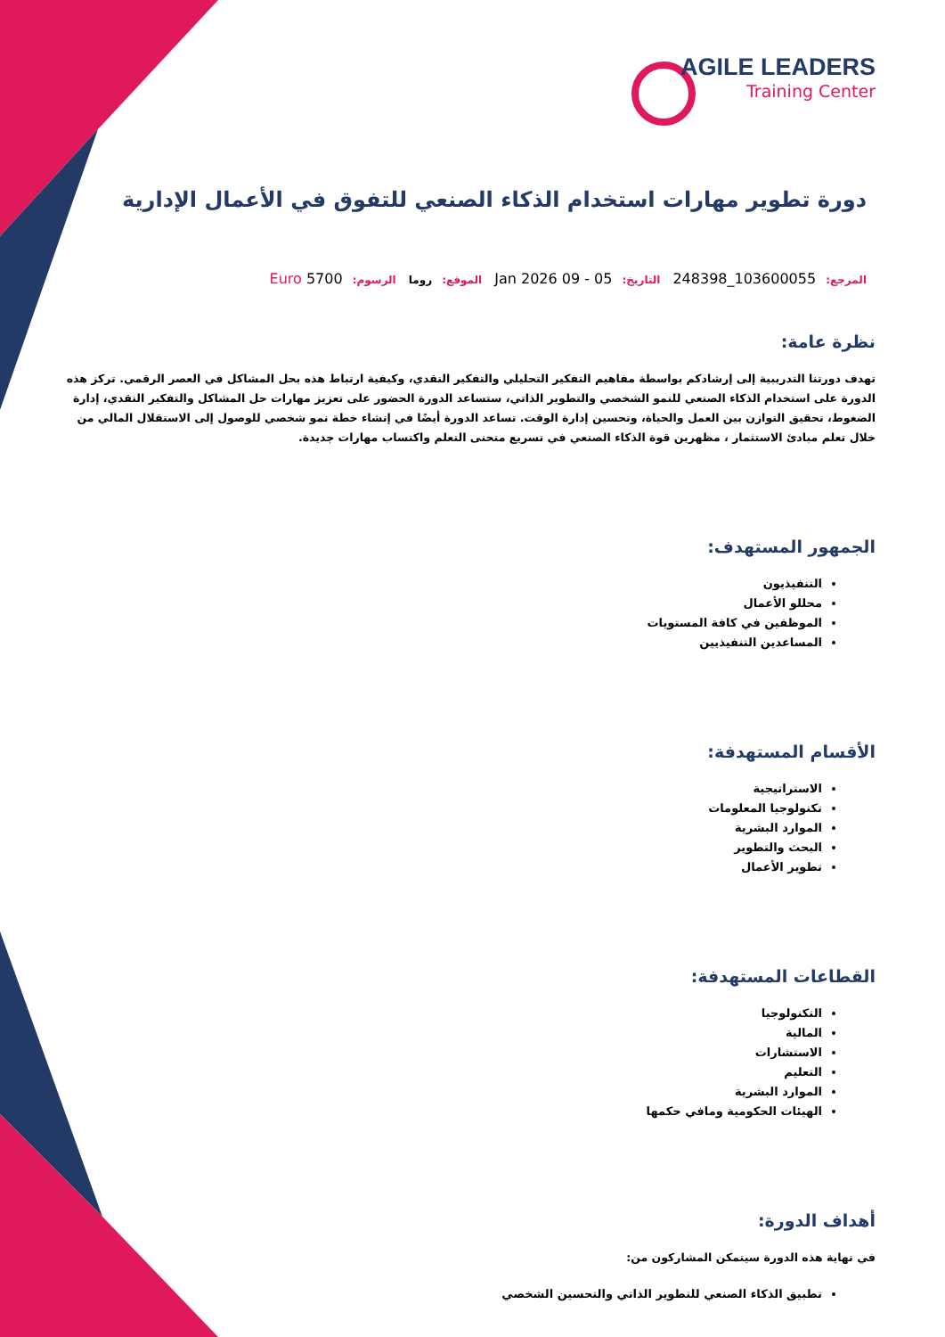AGILE LEADERS
Training Center
دورة تطوير مهارات استخدام الذكاء الصنعي للتفوق في الأعمال الإدارية
المرجع: 103600055_248398 التاريخ: 05 - 09 Jan 2026 الموقع: روما الرسوم: Euro 5700
نظرة عامة:
تهدف دورتنا التدريبية إلى إرشادكم بواسطة مفاهيم التفكير التحليلي والتفكير النقدي، وكيفية ارتباط هذه بحل المشاكل في العصر الرقمي. تركز هذه الدورة على استخدام الذكاء الصنعي للنمو الشخصي والتطوير الذاتي، ستساعد الدورة الحضور على تعزيز مهارات حل المشاكل والتفكير النقدي، إدارة الضغوط، تحقيق التوازن بين العمل والحياة، وتحسين إدارة الوقت. تساعد الدورة أيضًا في إنشاء خطة نمو شخصي للوصول إلى الاستقلال المالي من خلال تعلم مبادئ الاستثمار ، مظهرين قوة الذكاء الصنعي في تسريع منحنى التعلم واكتساب مهارات جديدة.
الجمهور المستهدف:
التنفيذيون
محللو الأعمال
الموظفين في كافة المستويات
المساعدين التنفيذيين
الأقسام المستهدفة:
الاستراتيجية
تكنولوجيا المعلومات
الموارد البشرية
البحث والتطوير
تطوير الأعمال
القطاعات المستهدفة:
التكنولوجيا
المالية
الاستشارات
التعليم
الموارد البشرية
الهيئات الحكومية ومافي حكمها
أهداف الدورة:
في نهاية هذه الدورة سيتمكن المشاركون من:
تطبيق الذكاء الصنعي للتطوير الذاتي والتحسين الشخصي